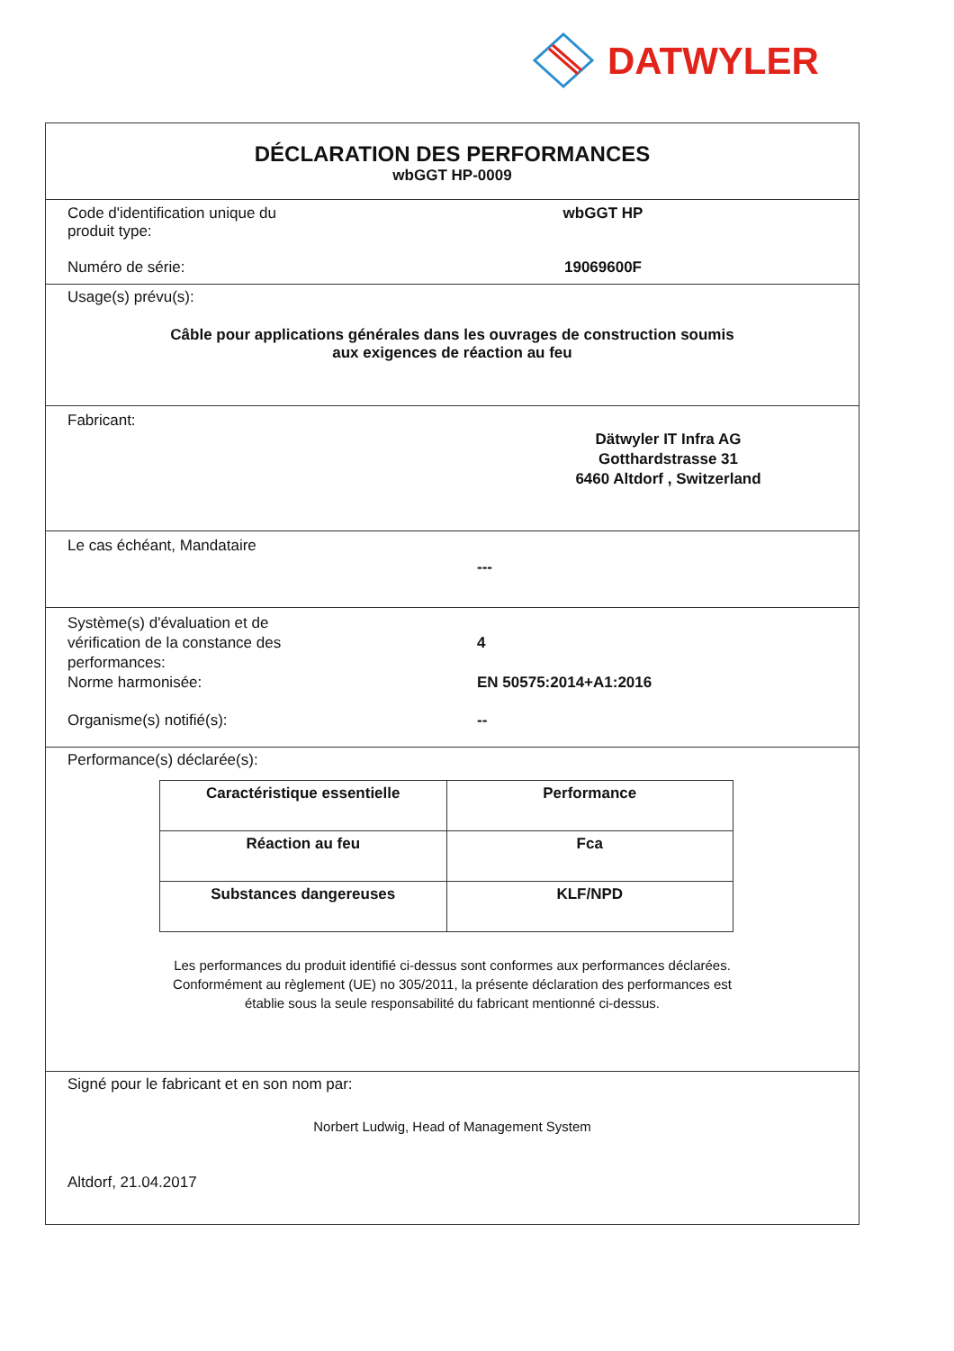DATWYLER
DÉCLARATION DES PERFORMANCES
wbGGT HP-0009
Code d'identification unique du
produit type:
wbGGT HP
Numéro de série: 19069600F
Usage(s) prévu(s):
Câble pour applications générales dans les ouvrages de construction soumis
aux exigences de réaction au feu
Fabricant:
Dätwyler IT Infra AG
Gotthardstrasse 31
6460 Altdorf , Switzerland
Le cas échéant, Mandataire
---
Système(s) d'évaluation et de
vérification de la constance des
performances:
4
Norme harmonisée: EN 50575:2014+A1:2016
Organisme(s) notifié(s): --
Performance(s) déclarée(s):
| Caractéristique essentielle | Performance |
| --- | --- |
| Réaction au feu | Fca |
| Substances dangereuses | KLF/NPD |
Les performances du produit identifié ci-dessus sont conformes aux performances déclarées.
Conformément au règlement (UE) no 305/2011, la présente déclaration des performances est
établie sous la seule responsabilité du fabricant mentionné ci-dessus.
Signé pour le fabricant et en son nom par:
Norbert Ludwig, Head of Management System
Altdorf, 21.04.2017